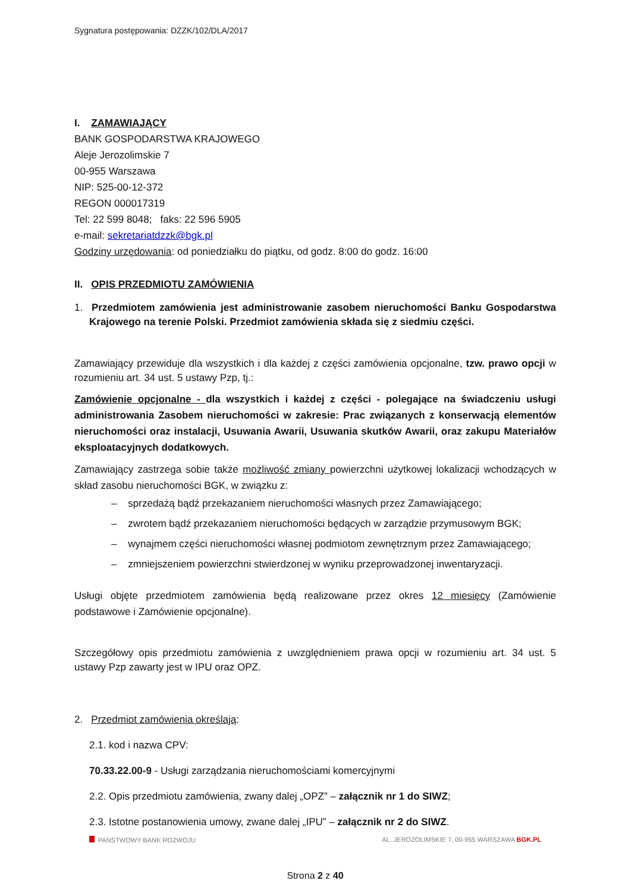Sygnatura postępowania: DZZK/102/DLA/2017
I. ZAMAWIAJĄCY
BANK GOSPODARSTWA KRAJOWEGO
Aleje Jerozolimskie 7
00-955 Warszawa
NIP: 525-00-12-372
REGON 000017319
Tel: 22 599 8048; faks: 22 596 5905
e-mail: sekretariatdzzk@bgk.pl
Godziny urzędowania: od poniedziałku do piątku, od godz. 8:00 do godz. 16:00
II. OPIS PRZEDMIOTU ZAMÓWIENIA
1. Przedmiotem zamówienia jest administrowanie zasobem nieruchomości Banku Gospodarstwa Krajowego na terenie Polski. Przedmiot zamówienia składa się z siedmiu części.
Zamawiający przewiduje dla wszystkich i dla każdej z części zamówienia opcjonalne, tzw. prawo opcji w rozumieniu art. 34 ust. 5 ustawy Pzp, tj.:
Zamówienie opcjonalne - dla wszystkich i każdej z części - polegające na świadczeniu usługi administrowania Zasobem nieruchomości w zakresie: Prac związanych z konserwacją elementów nieruchomości oraz instalacji, Usuwania Awarii, Usuwania skutków Awarii, oraz zakupu Materiałów eksploatacyjnych dodatkowych.
Zamawiający zastrzega sobie także możliwość zmiany powierzchni użytkowej lokalizacji wchodzących w skład zasobu nieruchomości BGK, w związku z:
– sprzedażą bądź przekazaniem nieruchomości własnych przez Zamawiającego;
– zwrotem bądź przekazaniem nieruchomości będących w zarządzie przymusowym BGK;
– wynajmem części nieruchomości własnej podmiotom zewnętrznym przez Zamawiającego;
– zmniejszeniem powierzchni stwierdzonej w wyniku przeprowadzonej inwentaryzacji.
Usługi objęte przedmiotem zamówienia będą realizowane przez okres 12 miesięcy (Zamówienie podstawowe i Zamówienie opcjonalne).
Szczegółowy opis przedmiotu zamówienia z uwzględnieniem prawa opcji w rozumieniu art. 34 ust. 5 ustawy Pzp zawarty jest w IPU oraz OPZ.
2. Przedmiot zamówienia określają:
2.1. kod i nazwa CPV:
70.33.22.00-9 - Usługi zarządzania nieruchomościami komercyjnymi
2.2. Opis przedmiotu zamówienia, zwany dalej „OPZ” – załącznik nr 1 do SIWZ;
2.3. Istotne postanowienia umowy, zwane dalej „IPU” – załącznik nr 2 do SIWZ.
PAŃSTWOWY BANK ROZWOJU AL. JEROZOLIMSKIE 7, 00-955 WARSZAWA BGK.PL
Strona 2 z 40